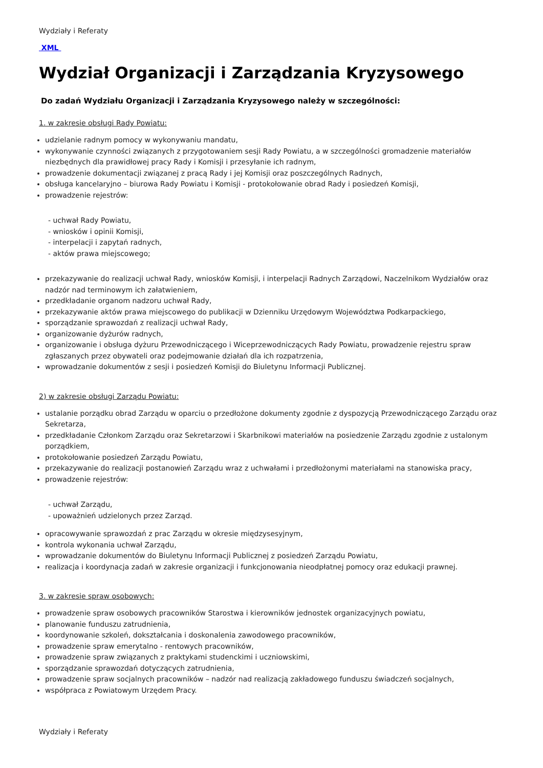Wydziały i Referaty
XML
Wydział Organizacji i Zarządzania Kryzysowego
Do zadań Wydziału Organizacji i Zarządzania Kryzysowego należy w szczególności:
1. w zakresie obsługi Rady Powiatu:
udzielanie radnym pomocy w wykonywaniu mandatu,
wykonywanie czynności związanych z przygotowaniem sesji Rady Powiatu, a w szczególności gromadzenie materiałów niezbędnych dla prawidłowej pracy Rady i Komisji i przesyłanie ich radnym,
prowadzenie dokumentacji związanej z pracą Rady i jej Komisji oraz poszczególnych Radnych,
obsługa kancelaryjno – biurowa Rady Powiatu i Komisji - protokołowanie obrad Rady i posiedzeń Komisji,
prowadzenie rejestrów:
- uchwał Rady Powiatu,
- wniosków i opinii Komisji,
- interpelacji i zapytań radnych,
- aktów prawa miejscowego;
przekazywanie do realizacji uchwał Rady, wniosków Komisji, i interpelacji Radnych Zarządowi, Naczelnikom Wydziałów oraz nadzór nad terminowym ich załatwieniem,
przedkładanie organom nadzoru uchwał Rady,
przekazywanie aktów prawa miejscowego do publikacji w Dzienniku Urzędowym Województwa Podkarpackiego,
sporządzanie sprawozdań z realizacji uchwał Rady,
organizowanie dyżurów radnych,
organizowanie i obsługa dyżuru Przewodniczącego i Wiceprzewodniczących Rady Powiatu, prowadzenie rejestru spraw zgłaszanych przez obywateli oraz podejmowanie działań dla ich rozpatrzenia,
wprowadzanie dokumentów z sesji i posiedzeń Komisji do Biuletynu Informacji Publicznej.
2) w zakresie obsługi Zarządu Powiatu:
ustalanie porządku obrad Zarządu w oparciu o przedłożone dokumenty zgodnie z dyspozycją Przewodniczącego Zarządu oraz Sekretarza,
przedkładanie Członkom Zarządu oraz Sekretarzowi i Skarbnikowi materiałów na posiedzenie Zarządu zgodnie z ustalonym porządkiem,
protokołowanie posiedzeń Zarządu Powiatu,
przekazywanie do realizacji postanowień Zarządu wraz z uchwałami i przedłożonymi materiałami na stanowiska pracy,
prowadzenie rejestrów:
- uchwał Zarządu,
- upoważnień udzielonych przez Zarząd.
opracowywanie sprawozdań z prac Zarządu w okresie międzysesyjnym,
kontrola wykonania uchwał Zarządu,
wprowadzanie dokumentów do Biuletynu Informacji Publicznej z posiedzeń Zarządu Powiatu,
realizacja i koordynacja zadań w zakresie organizacji i funkcjonowania nieodpłatnej pomocy oraz edukacji prawnej.
3. w zakresie spraw osobowych:
prowadzenie spraw osobowych pracowników Starostwa i kierowników jednostek organizacyjnych powiatu,
planowanie funduszu zatrudnienia,
koordynowanie szkoleń, dokształcania i doskonalenia zawodowego pracowników,
prowadzenie spraw emerytalno - rentowych pracowników,
prowadzenie spraw związanych z praktykami studenckimi i uczniowskimi,
sporządzanie sprawozdań dotyczących zatrudnienia,
prowadzenie spraw socjalnych pracowników – nadzór nad realizacją zakładowego funduszu świadczeń socjalnych,
współpraca z Powiatowym Urzędem Pracy.
Wydziały i Referaty